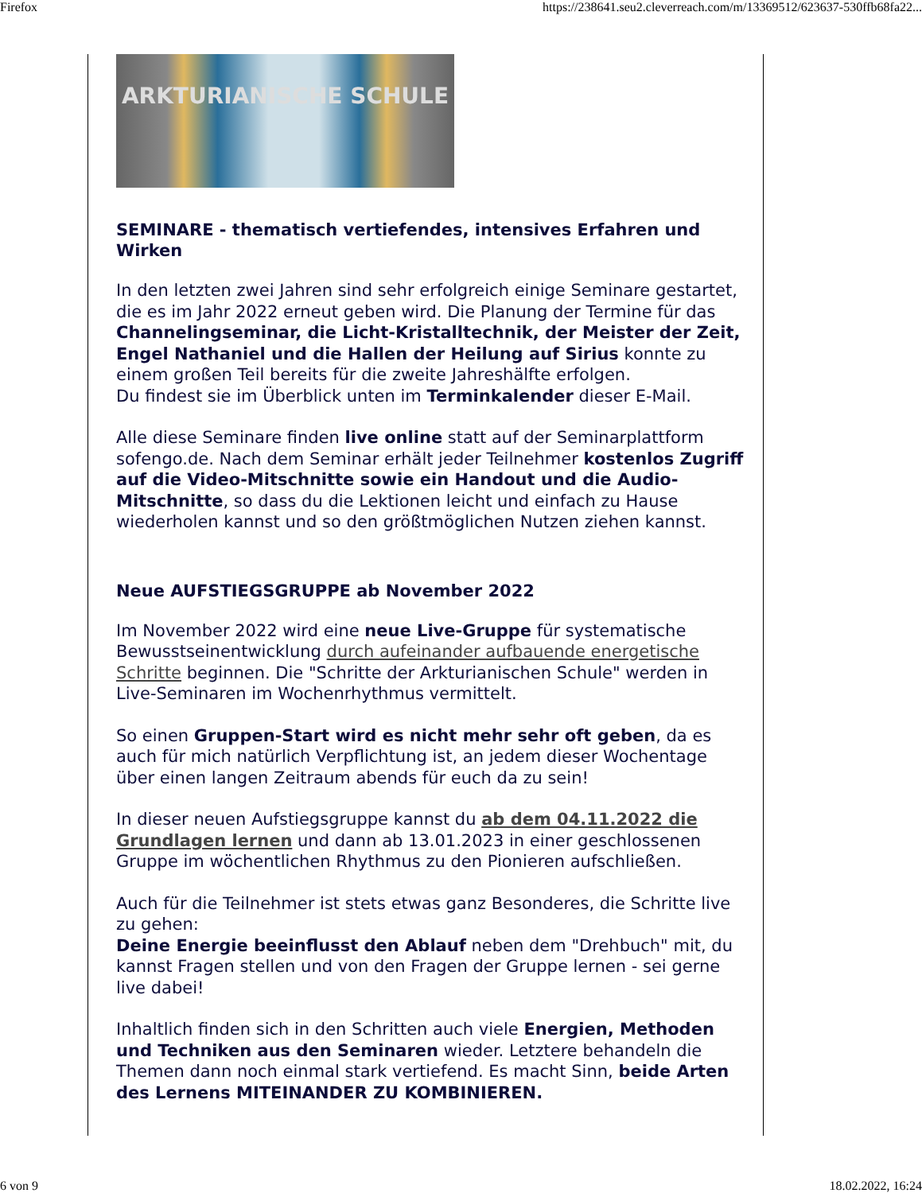Firefox https://238641.seu2.cleverreach.com/m/13369512/623637-530ffb68fa22...
ARKTURIANISCHE SCHULE
SEMINARE - thematisch vertiefendes, intensives Erfahren und Wirken
In den letzten zwei Jahren sind sehr erfolgreich einige Seminare gestartet, die es im Jahr 2022 erneut geben wird. Die Planung der Termine für das Channelingseminar, die Licht-Kristalltechnik, der Meister der Zeit, Engel Nathaniel und die Hallen der Heilung auf Sirius konnte zu einem großen Teil bereits für die zweite Jahreshälfte erfolgen.
Du findest sie im Überblick unten im Terminkalender dieser E-Mail.
Alle diese Seminare finden live online statt auf der Seminarplattform sofengo.de. Nach dem Seminar erhält jeder Teilnehmer kostenlos Zugriff auf die Video-Mitschnitte sowie ein Handout und die Audio-Mitschnitte, so dass du die Lektionen leicht und einfach zu Hause wiederholen kannst und so den größtmöglichen Nutzen ziehen kannst.
Neue AUFSTIEGSGRUPPE ab November 2022
Im November 2022 wird eine neue Live-Gruppe für systematische Bewusstseinentwicklung durch aufeinander aufbauende energetische Schritte beginnen. Die "Schritte der Arkturianischen Schule" werden in Live-Seminaren im Wochenrhythmus vermittelt.
So einen Gruppen-Start wird es nicht mehr sehr oft geben, da es auch für mich natürlich Verpflichtung ist, an jedem dieser Wochentage über einen langen Zeitraum abends für euch da zu sein!
In dieser neuen Aufstiegsgruppe kannst du ab dem 04.11.2022 die Grundlagen lernen und dann ab 13.01.2023 in einer geschlossenen Gruppe im wöchentlichen Rhythmus zu den Pionieren aufschließen.
Auch für die Teilnehmer ist stets etwas ganz Besonderes, die Schritte live zu gehen:
Deine Energie beeinflusst den Ablauf neben dem "Drehbuch" mit, du kannst Fragen stellen und von den Fragen der Gruppe lernen - sei gerne live dabei!
Inhaltlich finden sich in den Schritten auch viele Energien, Methoden und Techniken aus den Seminaren wieder. Letztere behandeln die Themen dann noch einmal stark vertiefend. Es macht Sinn, beide Arten des Lernens MITEINANDER ZU KOMBINIEREN.
6 von 9 18.02.2022, 16:24